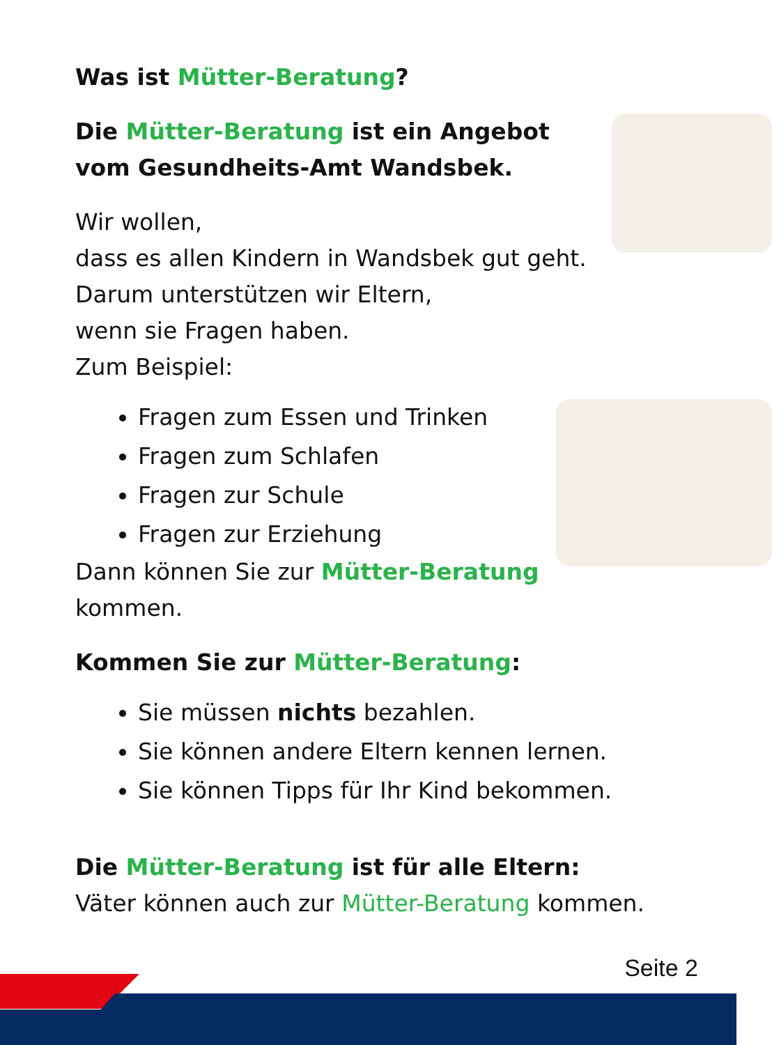Was ist Mütter-Beratung?
Die Mütter-Beratung ist ein Angebot
vom Gesundheits-Amt Wandsbek.
Wir wollen,
dass es allen Kindern in Wandsbek gut geht.
Darum unterstützen wir Eltern,
wenn sie Fragen haben.
Zum Beispiel:
Fragen zum Essen und Trinken
Fragen zum Schlafen
Fragen zur Schule
Fragen zur Erziehung
Dann können Sie zur Mütter-Beratung kommen.
Kommen Sie zur Mütter-Beratung:
Sie müssen nichts bezahlen.
Sie können andere Eltern kennen lernen.
Sie können Tipps für Ihr Kind bekommen.
Die Mütter-Beratung ist für alle Eltern:
Väter können auch zur Mütter-Beratung kommen.
Seite 2